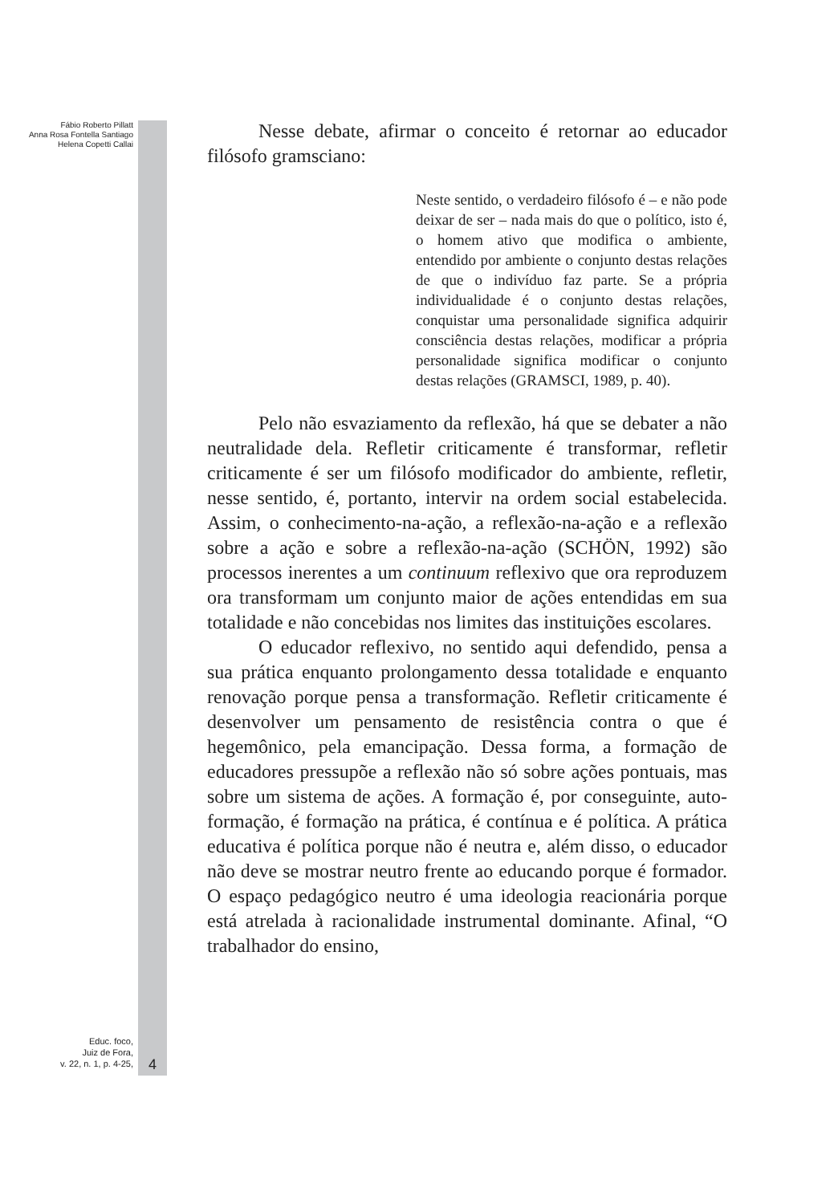Fábio Roberto Pillatt
Anna Rosa Fontella Santiago
Helena Copetti Callai
Nesse debate, afirmar o conceito é retornar ao educador filósofo gramsciano:
Neste sentido, o verdadeiro filósofo é – e não pode deixar de ser – nada mais do que o político, isto é, o homem ativo que modifica o ambiente, entendido por ambiente o conjunto destas relações de que o indivíduo faz parte. Se a própria individualidade é o conjunto destas relações, conquistar uma personalidade significa adquirir consciência destas relações, modificar a própria personalidade significa modificar o conjunto destas relações (GRAMSCI, 1989, p. 40).
Pelo não esvaziamento da reflexão, há que se debater a não neutralidade dela. Refletir criticamente é transformar, refletir criticamente é ser um filósofo modificador do ambiente, refletir, nesse sentido, é, portanto, intervir na ordem social estabelecida. Assim, o conhecimento-na-ação, a reflexão-na-ação e a reflexão sobre a ação e sobre a reflexão-na-ação (SCHÖN, 1992) são processos inerentes a um continuum reflexivo que ora reproduzem ora transformam um conjunto maior de ações entendidas em sua totalidade e não concebidas nos limites das instituições escolares.
O educador reflexivo, no sentido aqui defendido, pensa a sua prática enquanto prolongamento dessa totalidade e enquanto renovação porque pensa a transformação. Refletir criticamente é desenvolver um pensamento de resistência contra o que é hegemônico, pela emancipação. Dessa forma, a formação de educadores pressupõe a reflexão não só sobre ações pontuais, mas sobre um sistema de ações. A formação é, por conseguinte, auto-formação, é formação na prática, é contínua e é política. A prática educativa é política porque não é neutra e, além disso, o educador não deve se mostrar neutro frente ao educando porque é formador. O espaço pedagógico neutro é uma ideologia reacionária porque está atrelada à racionalidade instrumental dominante. Afinal, “O trabalhador do ensino,
Educ. foco,
Juiz de Fora,
v. 22, n. 1, p. 4-25,
4